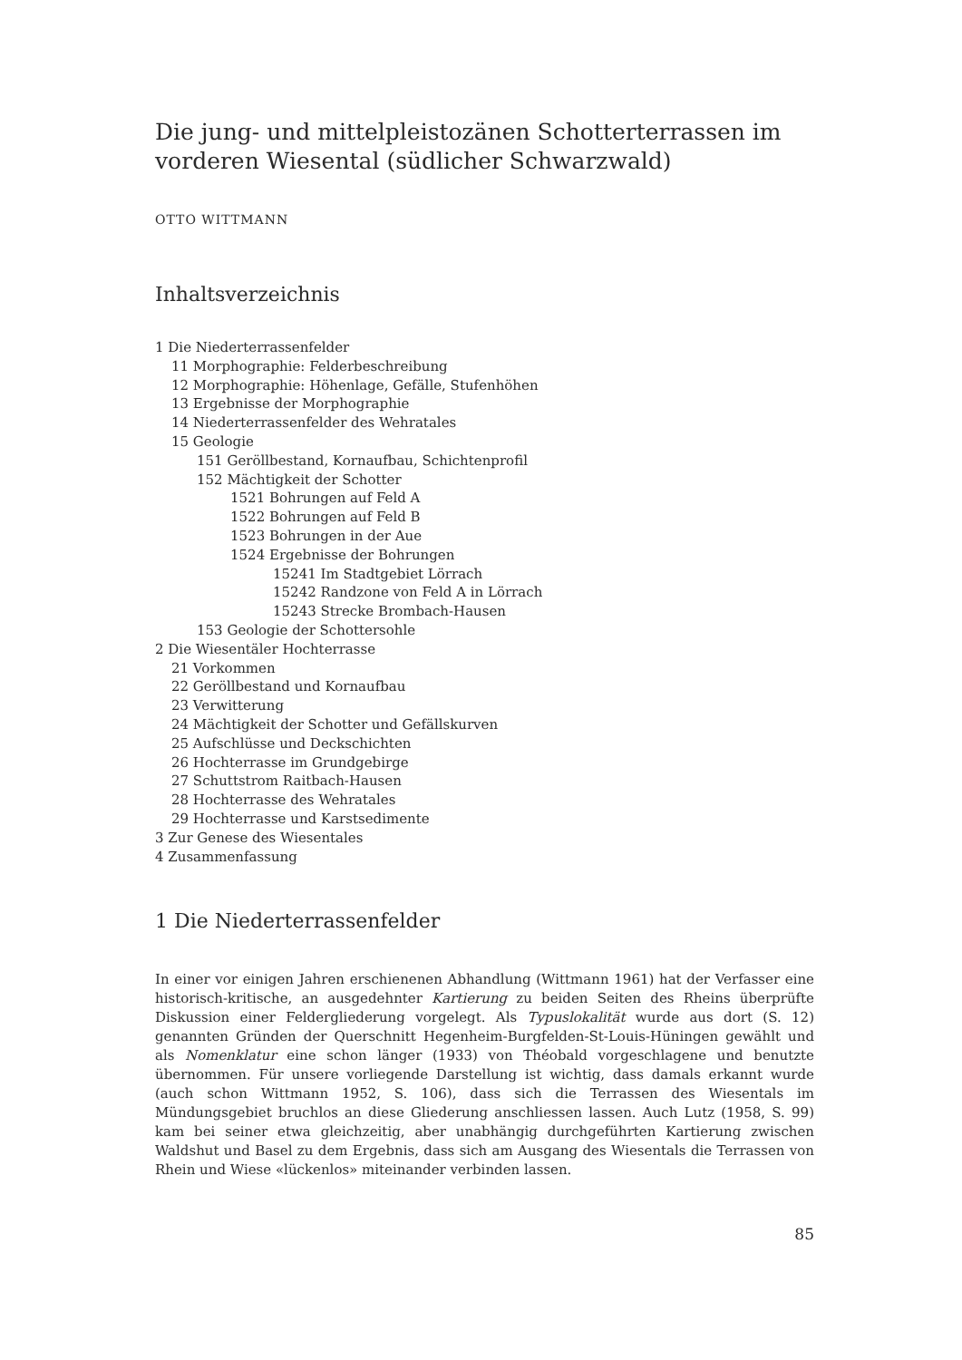Die jung- und mittelpleistozänen Schotterterrassen im vorderen Wiesental (südlicher Schwarzwald)
OTTO WITTMANN
Inhaltsverzeichnis
1 Die Niederterrassenfelder
11 Morphographie: Felderbeschreibung
12 Morphographie: Höhenlage, Gefälle, Stufenhöhen
13 Ergebnisse der Morphographie
14 Niederterrassenfelder des Wehratales
15 Geologie
151 Geröllbestand, Kornaufbau, Schichtenprofil
152 Mächtigkeit der Schotter
1521 Bohrungen auf Feld A
1522 Bohrungen auf Feld B
1523 Bohrungen in der Aue
1524 Ergebnisse der Bohrungen
15241 Im Stadtgebiet Lörrach
15242 Randzone von Feld A in Lörrach
15243 Strecke Brombach-Hausen
153 Geologie der Schottersohle
2 Die Wiesentäler Hochterrasse
21 Vorkommen
22 Geröllbestand und Kornaufbau
23 Verwitterung
24 Mächtigkeit der Schotter und Gefällskurven
25 Aufschlüsse und Deckschichten
26 Hochterrasse im Grundgebirge
27 Schuttstrom Raitbach-Hausen
28 Hochterrasse des Wehratales
29 Hochterrasse und Karstsedimente
3 Zur Genese des Wiesentales
4 Zusammenfassung
1 Die Niederterrassenfelder
In einer vor einigen Jahren erschienenen Abhandlung (Wittmann 1961) hat der Verfasser eine historisch-kritische, an ausgedehnter Kartierung zu beiden Seiten des Rheins überprüfte Diskussion einer Feldergliederung vorgelegt. Als Typuslokalität wurde aus dort (S. 12) genannten Gründen der Querschnitt Hegenheim-Burgfelden-St-Louis-Hüningen gewählt und als Nomenklatur eine schon länger (1933) von Théobald vorgeschlagene und benutzte übernommen. Für unsere vorliegende Darstellung ist wichtig, dass damals erkannt wurde (auch schon Wittmann 1952, S. 106), dass sich die Terrassen des Wiesentals im Mündungsgebiet bruchlos an diese Gliederung anschliessen lassen. Auch Lutz (1958, S. 99) kam bei seiner etwa gleichzeitig, aber unabhängig durchgeführten Kartierung zwischen Waldshut und Basel zu dem Ergebnis, dass sich am Ausgang des Wiesentals die Terrassen von Rhein und Wiese «lückenlos» miteinander verbinden lassen.
85